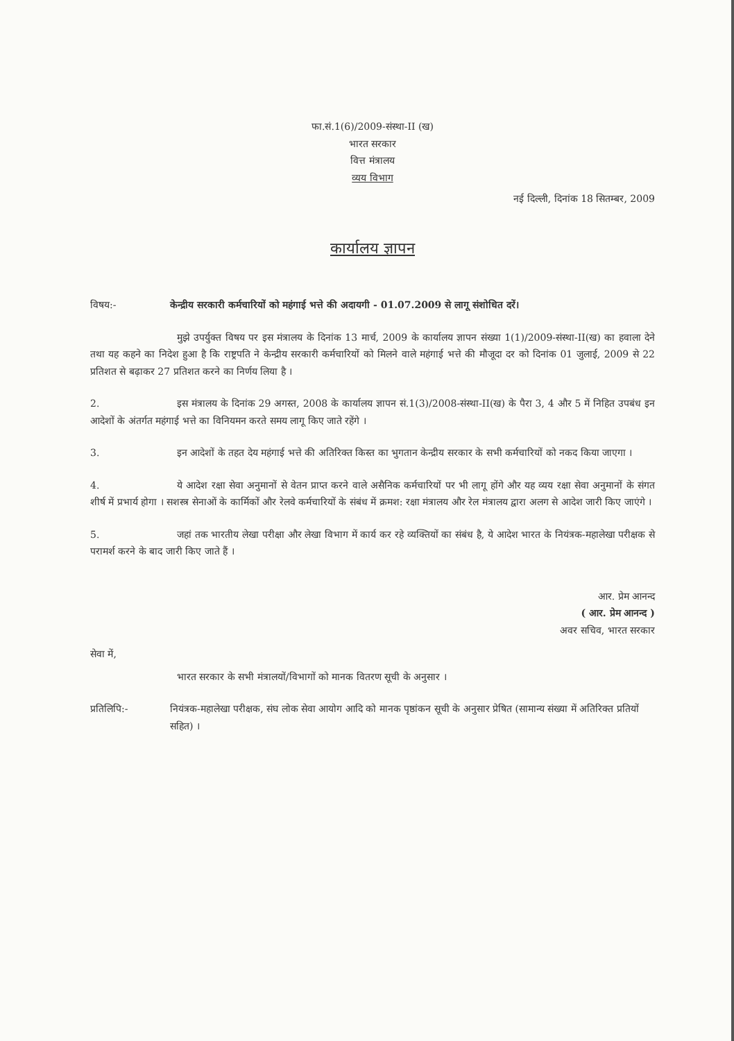फा.सं.1(6)/2009-संस्था-II (ख)
भारत सरकार
वित्त मंत्रालय
व्यय विभाग
नई दिल्ली, दिनांक 18 सितम्बर, 2009
कार्यालय ज्ञापन
विषय:- केन्द्रीय सरकारी कर्मचारियों को महंगाई भत्ते की अदायगी - 01.07.2009 से लागू संशोधित दरें।
मुझे उपर्युक्त विषय पर इस मंत्रालय के दिनांक 13 मार्च, 2009 के कार्यालय ज्ञापन संख्या 1(1)/2009-संस्था-II(ख) का हवाला देने तथा यह कहने का निदेश हुआ है कि राष्ट्रपति ने केन्द्रीय सरकारी कर्मचारियों को मिलने वाले महंगाई भत्ते की मौजूदा दर को दिनांक 01 जुलाई, 2009 से 22 प्रतिशत से बढ़ाकर 27 प्रतिशत करने का निर्णय लिया है ।
2. इस मंत्रालय के दिनांक 29 अगस्त, 2008 के कार्यालय ज्ञापन सं.1(3)/2008-संस्था-II(ख) के पैरा 3, 4 और 5 में निहित उपबंध इन आदेशों के अंतर्गत महंगाई भत्ते का विनियमन करते समय लागू किए जाते रहेंगे ।
3. इन आदेशों के तहत देय महंगाई भत्ते की अतिरिक्त किस्त का भुगतान केन्द्रीय सरकार के सभी कर्मचारियों को नकद किया जाएगा ।
4. ये आदेश रक्षा सेवा अनुमानों से वेतन प्राप्त करने वाले असैनिक कर्मचारियों पर भी लागू होंगे और यह व्यय रक्षा सेवा अनुमानों के संगत शीर्ष में प्रभार्य होगा । सशस्त्र सेनाओं के कार्मिकों और रेलवे कर्मचारियों के संबंध में क्रमश: रक्षा मंत्रालय और रेल मंत्रालय द्वारा अलग से आदेश जारी किए जाएंगे ।
5. जहां तक भारतीय लेखा परीक्षा और लेखा विभाग में कार्य कर रहे व्यक्तियों का संबंध है, ये आदेश भारत के नियंत्रक-महालेखा परीक्षक से परामर्श करने के बाद जारी किए जाते हैं ।
आर. प्रेम आनन्द
( आर. प्रेम आनन्द )
अवर सचिव, भारत सरकार
सेवा में,
भारत सरकार के सभी मंत्रालयों/विभागों को मानक वितरण सूची के अनुसार ।
प्रतिलिपि:- नियंत्रक-महालेखा परीक्षक, संघ लोक सेवा आयोग आदि को मानक पृष्ठांकन सूची के अनुसार प्रेषित (सामान्य संख्या में अतिरिक्त प्रतियों सहित) ।